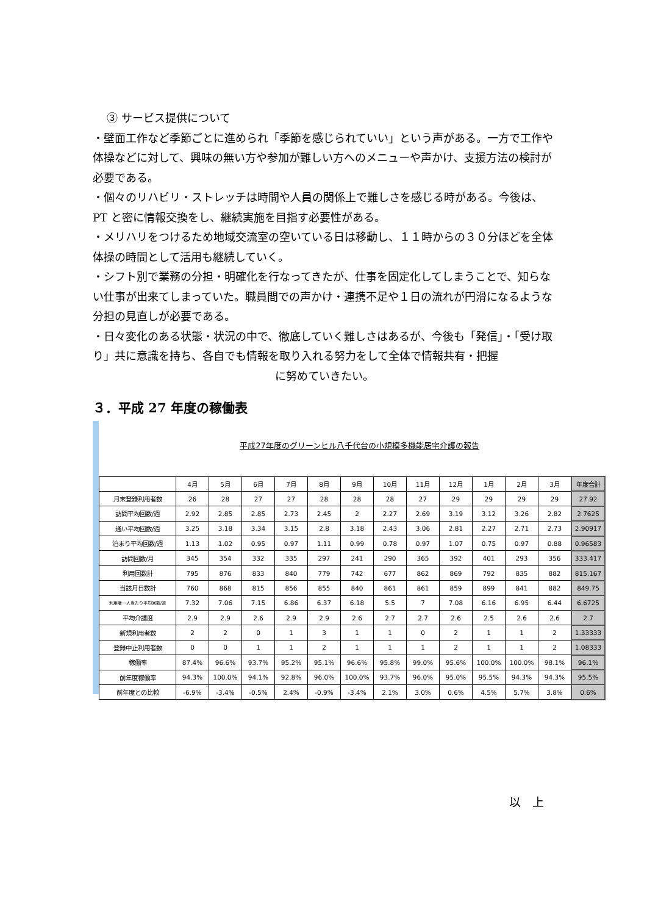③ サービス提供について
・壁面工作など季節ごとに進められ「季節を感じられていい」という声がある。一方で工作や体操などに対して、興味の無い方や参加が難しい方へのメニューや声かけ、支援方法の検討が必要である。
・個々のリハビリ・ストレッチは時間や人員の関係上で難しさを感じる時がある。今後は、PT と密に情報交換をし、継続実施を目指す必要性がある。
・メリハリをつけるため地域交流室の空いている日は移動し、１１時からの３０分ほどを全体体操の時間として活用も継続していく。
・シフト別で業務の分担・明確化を行なってきたが、仕事を固定化してしまうことで、知らない仕事が出来てしまっていた。職員間での声かけ・連携不足や１日の流れが円滑になるような分担の見直しが必要である。
・日々変化のある状態・状況の中で、徹底していく難しさはあるが、今後も「発信」・「受け取り」共に意識を持ち、各自でも情報を取り入れる努力をして全体で情報共有・把握
に努めていきたい。
３．平成 27 年度の稼働表
平成27年度のグリーンヒル八千代台の小規模多機能居宅介護の報告
| | 4月 | 5月 | 6月 | 7月 | 8月 | 9月 | 10月 | 11月 | 12月 | 1月 | 2月 | 3月 | 年度合計 |
| --- | --- | --- | --- | --- | --- | --- | --- | --- | --- | --- | --- | --- | --- |
| 月末登録利用者数 | 26 | 28 | 27 | 27 | 28 | 28 | 28 | 27 | 29 | 29 | 29 | 29 | 27.92 |
| 訪問平均回数/週 | 2.92 | 2.85 | 2.85 | 2.73 | 2.45 | 2 | 2.27 | 2.69 | 3.19 | 3.12 | 3.26 | 2.82 | 2.7625 |
| 通い平均回数/週 | 3.25 | 3.18 | 3.34 | 3.15 | 2.8 | 3.18 | 2.43 | 3.06 | 2.81 | 2.27 | 2.71 | 2.73 | 2.90917 |
| 泊まり平均回数/週 | 1.13 | 1.02 | 0.95 | 0.97 | 1.11 | 0.99 | 0.78 | 0.97 | 1.07 | 0.75 | 0.97 | 0.88 | 0.96583 |
| 訪問回数/月 | 345 | 354 | 332 | 335 | 297 | 241 | 290 | 365 | 392 | 401 | 293 | 356 | 333.417 |
| 利用回数計 | 795 | 876 | 833 | 840 | 779 | 742 | 677 | 862 | 869 | 792 | 835 | 882 | 815.167 |
| 当該月日数計 | 760 | 868 | 815 | 856 | 855 | 840 | 861 | 861 | 859 | 899 | 841 | 882 | 849.75 |
| 利用者一人当たり平均回数/週 | 7.32 | 7.06 | 7.15 | 6.86 | 6.37 | 6.18 | 5.5 | 7 | 7.08 | 6.16 | 6.95 | 6.44 | 6.6725 |
| 平均介護度 | 2.9 | 2.9 | 2.6 | 2.9 | 2.9 | 2.6 | 2.7 | 2.7 | 2.6 | 2.5 | 2.6 | 2.6 | 2.7 |
| 新規利用者数 | 2 | 2 | 0 | 1 | 3 | 1 | 1 | 0 | 2 | 1 | 1 | 2 | 1.33333 |
| 登録中止利用者数 | 0 | 0 | 1 | 1 | 2 | 1 | 1 | 1 | 2 | 1 | 1 | 2 | 1.08333 |
| 稼働率 | 87.4% | 96.6% | 93.7% | 95.2% | 95.1% | 96.6% | 95.8% | 99.0% | 95.6% | 100.0% | 100.0% | 98.1% | 96.1% |
| 前年度稼働率 | 94.3% | 100.0% | 94.1% | 92.8% | 96.0% | 100.0% | 93.7% | 96.0% | 95.0% | 95.5% | 94.3% | 94.3% | 95.5% |
| 前年度との比較 | -6.9% | -3.4% | -0.5% | 2.4% | -0.9% | -3.4% | 2.1% | 3.0% | 0.6% | 4.5% | 5.7% | 3.8% | 0.6% |
以　上